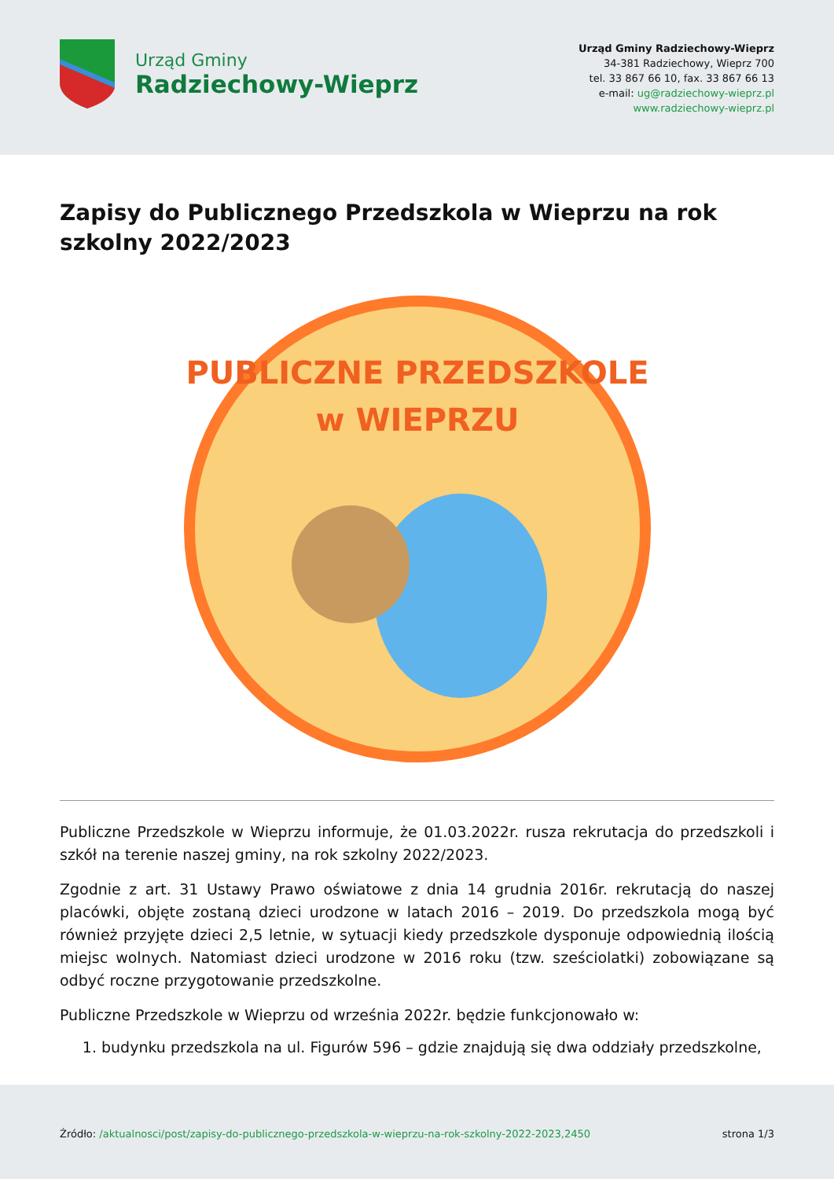Urząd Gminy
Radziechowy-Wieprz
Urząd Gminy Radziechowy-Wieprz
34-381 Radziechowy, Wieprz 700
tel. 33 867 66 10, fax. 33 867 66 13
e-mail: ug@radziechowy-wieprz.pl
www.radziechowy-wieprz.pl
Zapisy do Publicznego Przedszkola w Wieprzu na rok szkolny 2022/2023
PUBLICZNE PRZEDSZKOLE
w WIEPRZU
Publiczne Przedszkole w Wieprzu informuje, że 01.03.2022r. rusza rekrutacja do przedszkoli i szkół na terenie naszej gminy, na rok szkolny 2022/2023.
Zgodnie z art. 31 Ustawy Prawo oświatowe z dnia 14 grudnia 2016r. rekrutacją do naszej placówki, objęte zostaną dzieci urodzone w latach 2016 – 2019. Do przedszkola mogą być również przyjęte dzieci 2,5 letnie, w sytuacji kiedy przedszkole dysponuje odpowiednią ilością miejsc wolnych. Natomiast dzieci urodzone w 2016 roku (tzw. sześciolatki) zobowiązane są odbyć roczne przygotowanie przedszkolne.
Publiczne Przedszkole w Wieprzu od września 2022r. będzie funkcjonowało w:
1. budynku przedszkola na ul. Figurów 596 – gdzie znajdują się dwa oddziały przedszkolne,
Źródło: /aktualnosci/post/zapisy-do-publicznego-przedszkola-w-wieprzu-na-rok-szkolny-2022-2023,2450 strona 1/3